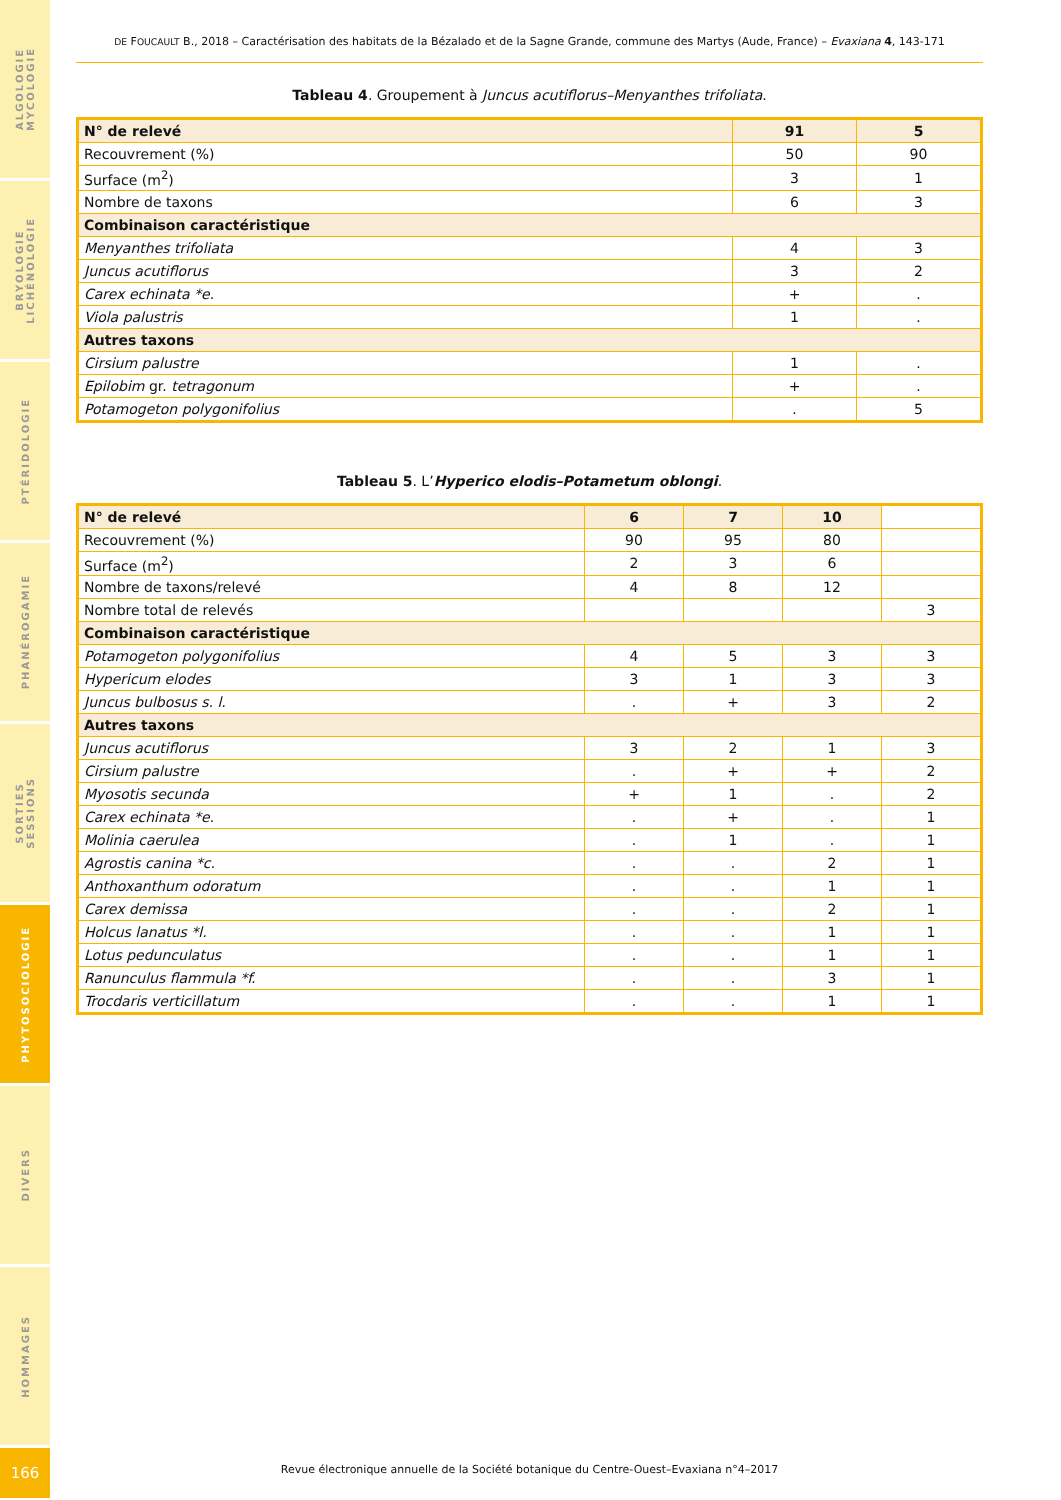ALGOLOGIE
MYCOLOGIE
BRYOLOGIE
LICHÉNOLOGIE
PTÉRIDOLOGIE
PHANÉROGAMIE
SORTIES
SESSIONS
PHYTOSOCIOLOGIE
DIVERS
HOMMAGES
166
DE FOUCAULT B., 2018 – Caractérisation des habitats de la Bézalado et de la Sagne Grande, commune des Martys (Aude, France) – Evaxiana 4, 143-171
Tableau 4. Groupement à Juncus acutiflorus–Menyanthes trifoliata.
| N° de relevé | 91 | 5 |
| --- | --- | --- |
| Recouvrement (%) | 50 | 90 |
| Surface (m<sup>2</sup>) | 3 | 1 |
| Nombre de taxons | 6 | 3 |
| Combinaison caractéristique | | |
| Menyanthes trifoliata | 4 | 3 |
| Juncus acutiflorus | 3 | 2 |
| Carex echinata *e. | + | . |
| Viola palustris | 1 | . |
| Autres taxons | | |
| Cirsium palustre | 1 | . |
| Epilobim gr. tetragonum | + | . |
| Potamogeton polygonifolius | . | 5 |
Tableau 5. L’Hyperico elodis–Potametum oblongi.
| N° de relevé | 6 | 7 | 10 | |
| --- | --- | --- | --- | --- |
| Recouvrement (%) | 90 | 95 | 80 | |
| Surface (m<sup>2</sup>) | 2 | 3 | 6 | |
| Nombre de taxons/relevé | 4 | 8 | 12 | |
| Nombre total de relevés | | | | 3 |
| Combinaison caractéristique | | | | |
| Potamogeton polygonifolius | 4 | 5 | 3 | 3 |
| Hypericum elodes | 3 | 1 | 3 | 3 |
| Juncus bulbosus s. l. | . | + | 3 | 2 |
| Autres taxons | | | | |
| Juncus acutiflorus | 3 | 2 | 1 | 3 |
| Cirsium palustre | . | + | + | 2 |
| Myosotis secunda | + | 1 | . | 2 |
| Carex echinata *e. | . | + | . | 1 |
| Molinia caerulea | . | 1 | . | 1 |
| Agrostis canina *c. | . | . | 2 | 1 |
| Anthoxanthum odoratum | . | . | 1 | 1 |
| Carex demissa | . | . | 2 | 1 |
| Holcus lanatus *l. | . | . | 1 | 1 |
| Lotus pedunculatus | . | . | 1 | 1 |
| Ranunculus flammula *f. | . | . | 3 | 1 |
| Trocdaris verticillatum | . | . | 1 | 1 |
Revue électronique annuelle de la Société botanique du Centre-Ouest–Evaxiana n°4–2017